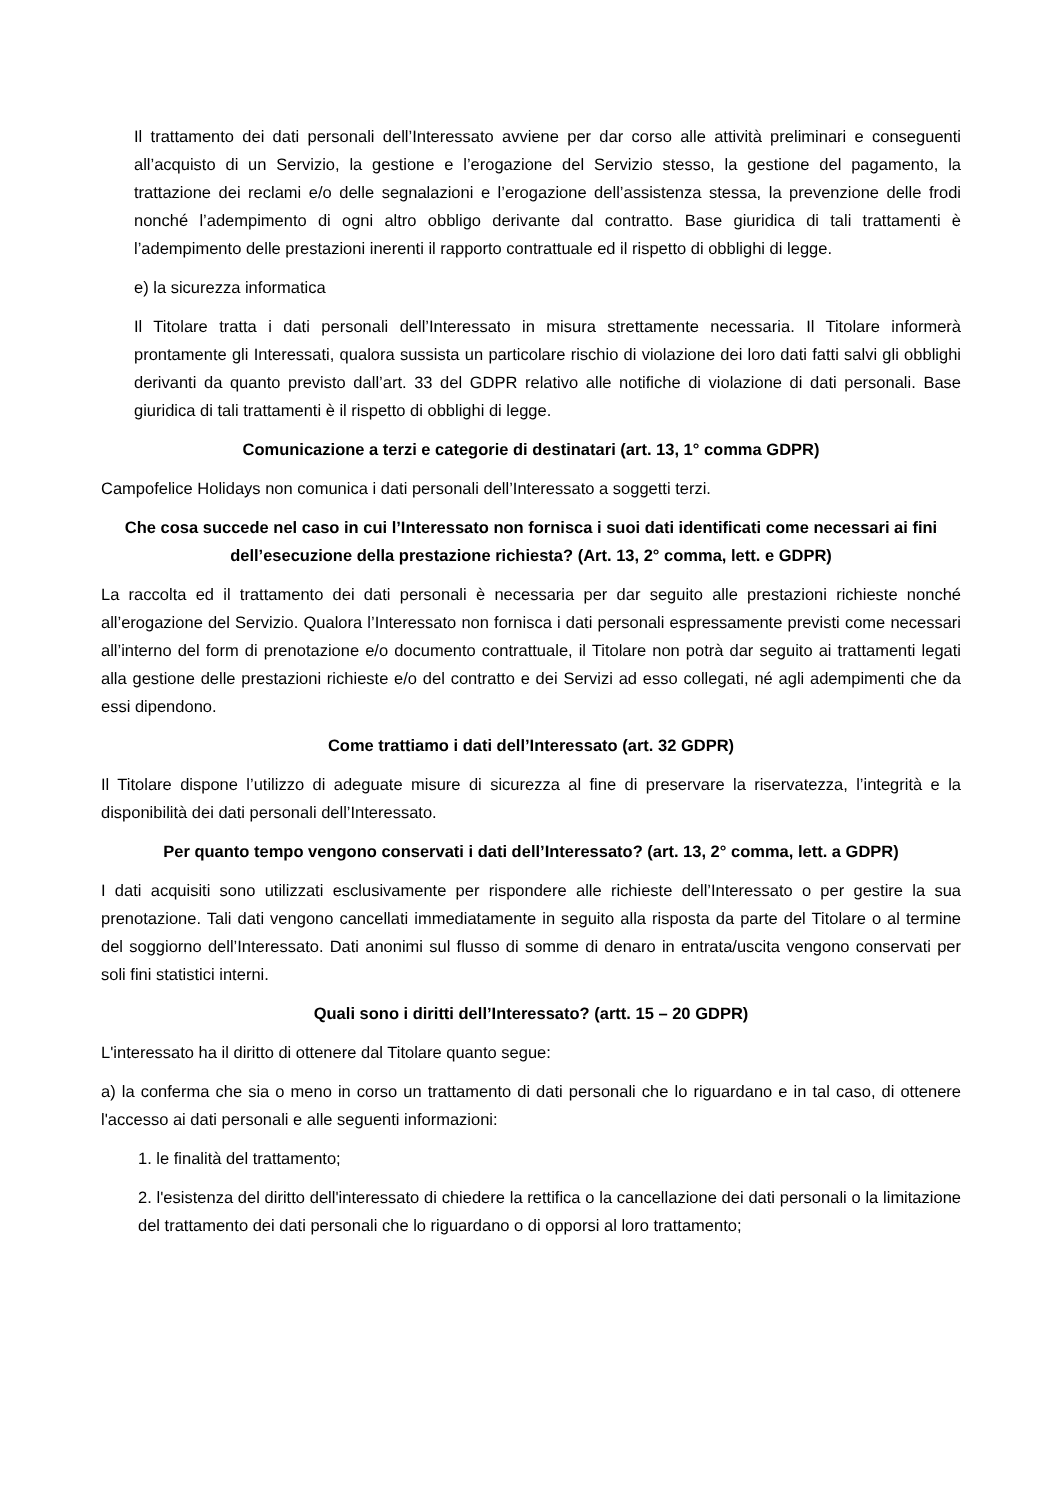Il trattamento dei dati personali dell’Interessato avviene per dar corso alle attività preliminari e conseguenti all’acquisto di un Servizio, la gestione e l’erogazione del Servizio stesso, la gestione del pagamento, la trattazione dei reclami e/o delle segnalazioni e l’erogazione dell’assistenza stessa, la prevenzione delle frodi nonché l’adempimento di ogni altro obbligo derivante dal contratto. Base giuridica di tali trattamenti è l’adempimento delle prestazioni inerenti il rapporto contrattuale ed il rispetto di obblighi di legge.
e) la sicurezza informatica
Il Titolare tratta i dati personali dell’Interessato in misura strettamente necessaria. Il Titolare informerà prontamente gli Interessati, qualora sussista un particolare rischio di violazione dei loro dati fatti salvi gli obblighi derivanti da quanto previsto dall’art. 33 del GDPR relativo alle notifiche di violazione di dati personali. Base giuridica di tali trattamenti è il rispetto di obblighi di legge.
Comunicazione a terzi e categorie di destinatari (art. 13, 1° comma GDPR)
Campofelice Holidays non comunica i dati personali dell’Interessato a soggetti terzi.
Che cosa succede nel caso in cui l’Interessato non fornisca i suoi dati identificati come necessari ai fini dell’esecuzione della prestazione richiesta? (Art. 13, 2° comma, lett. e GDPR)
La raccolta ed il trattamento dei dati personali è necessaria per dar seguito alle prestazioni richieste nonché all’erogazione del Servizio. Qualora l’Interessato non fornisca i dati personali espressamente previsti come necessari all’interno del form di prenotazione e/o documento contrattuale, il Titolare non potrà dar seguito ai trattamenti legati alla gestione delle prestazioni richieste e/o del contratto e dei Servizi ad esso collegati, né agli adempimenti che da essi dipendono.
Come trattiamo i dati dell’Interessato (art. 32 GDPR)
Il Titolare dispone l’utilizzo di adeguate misure di sicurezza al fine di preservare la riservatezza, l’integrità e la disponibilità dei dati personali dell’Interessato.
Per quanto tempo vengono conservati i dati dell’Interessato? (art. 13, 2° comma, lett. a GDPR)
I dati acquisiti sono utilizzati esclusivamente per rispondere alle richieste dell’Interessato o per gestire la sua prenotazione. Tali dati vengono cancellati immediatamente in seguito alla risposta da parte del Titolare o al termine del soggiorno dell’Interessato. Dati anonimi sul flusso di somme di denaro in entrata/uscita vengono conservati per soli fini statistici interni.
Quali sono i diritti dell’Interessato? (artt. 15 – 20 GDPR)
L'interessato ha il diritto di ottenere dal Titolare quanto segue:
a) la conferma che sia o meno in corso un trattamento di dati personali che lo riguardano e in tal caso, di ottenere l'accesso ai dati personali e alle seguenti informazioni:
1. le finalità del trattamento;
2. l'esistenza del diritto dell'interessato di chiedere la rettifica o la cancellazione dei dati personali o la limitazione del trattamento dei dati personali che lo riguardano o di opporsi al loro trattamento;